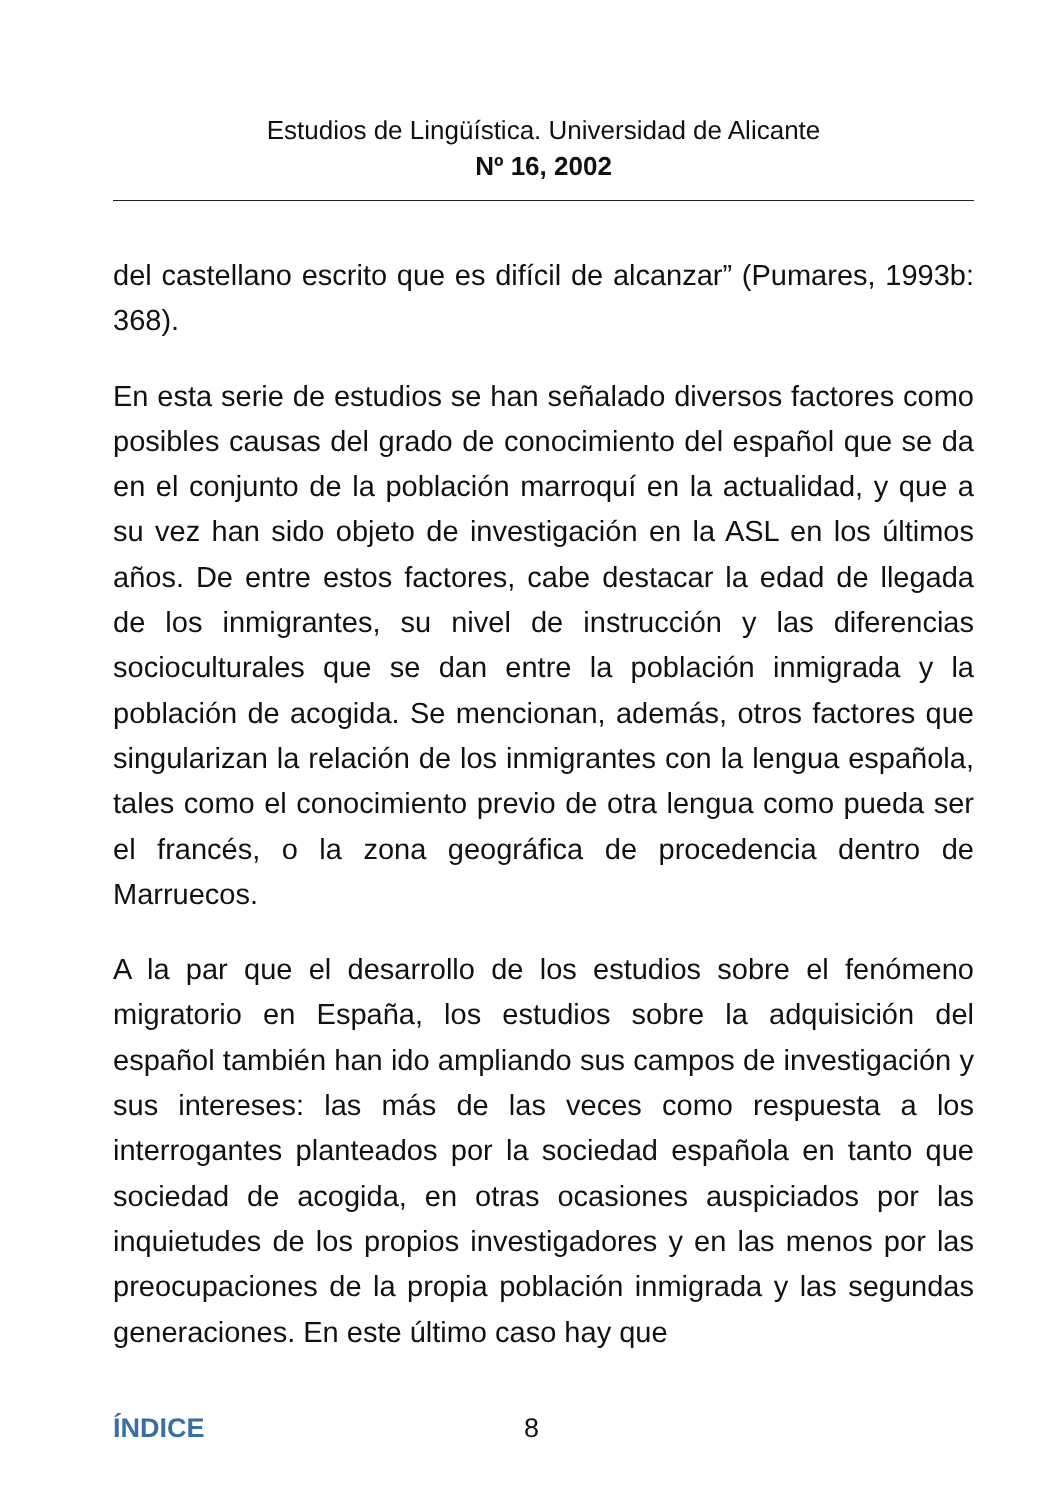Estudios de Lingüística. Universidad de Alicante
Nº 16, 2002
del castellano escrito que es difícil de alcanzar” (Pumares, 1993b: 368).
En esta serie de estudios se han señalado diversos factores como posibles causas del grado de conocimiento del español que se da en el conjunto de la población marroquí en la actualidad, y que a su vez han sido objeto de investigación en la ASL en los últimos años. De entre estos factores, cabe destacar la edad de llegada de los inmigrantes, su nivel de instrucción y las diferencias socioculturales que se dan entre la población inmigrada y la población de acogida. Se mencionan, además, otros factores que singularizan la relación de los inmigrantes con la lengua española, tales como el conocimiento previo de otra lengua como pueda ser el francés, o la zona geográfica de procedencia dentro de Marruecos.
A la par que el desarrollo de los estudios sobre el fenómeno migratorio en España, los estudios sobre la adquisición del español también han ido ampliando sus campos de investigación y sus intereses: las más de las veces como respuesta a los interrogantes planteados por la sociedad española en tanto que sociedad de acogida, en otras ocasiones auspiciados por las inquietudes de los propios investigadores y en las menos por las preocupaciones de la propia población inmigrada y las segundas generaciones. En este último caso hay que
ÍNDICE 8